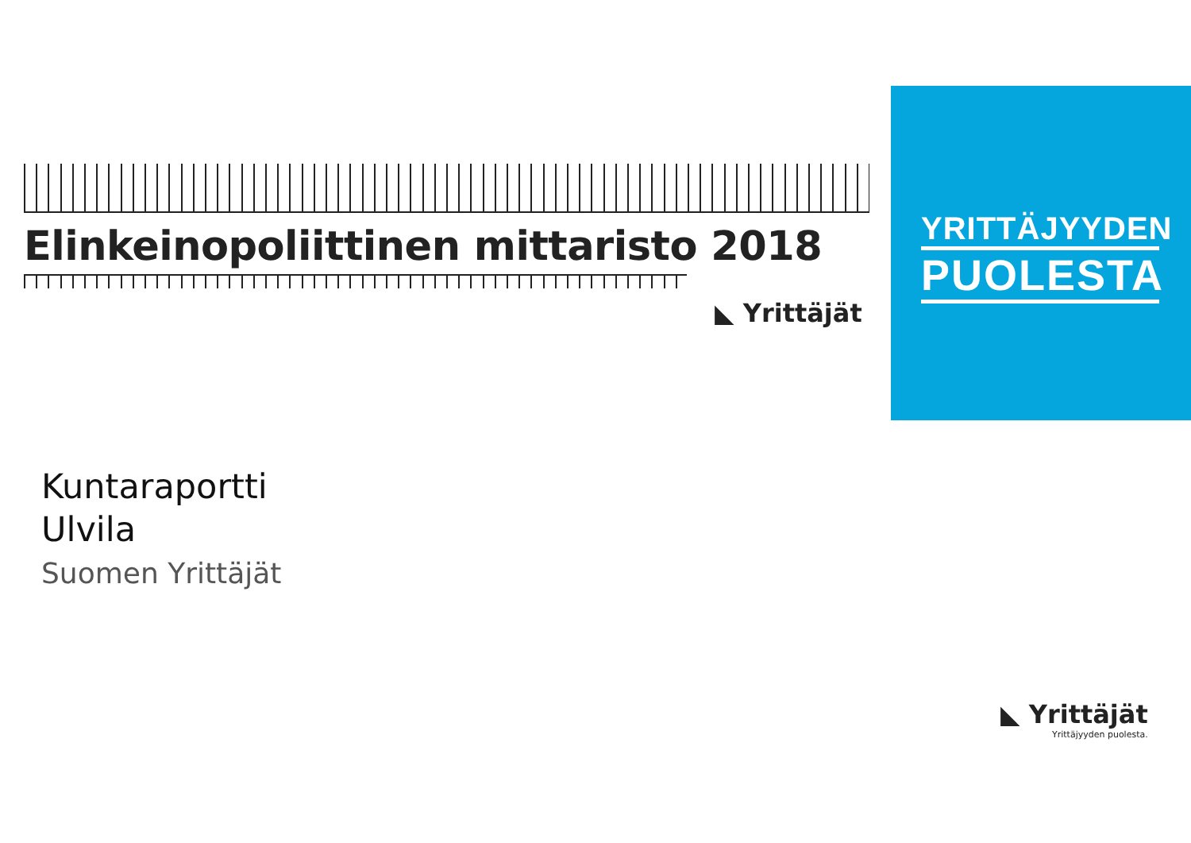YRITTÄJYYDEN
PUOLESTA
Elinkeinopoliittinen mittaristo 2018
◣ Yrittäjät
Kuntaraportti
Ulvila
Suomen Yrittäjät
◣ Yrittäjät
Yrittäjyyden puolesta.